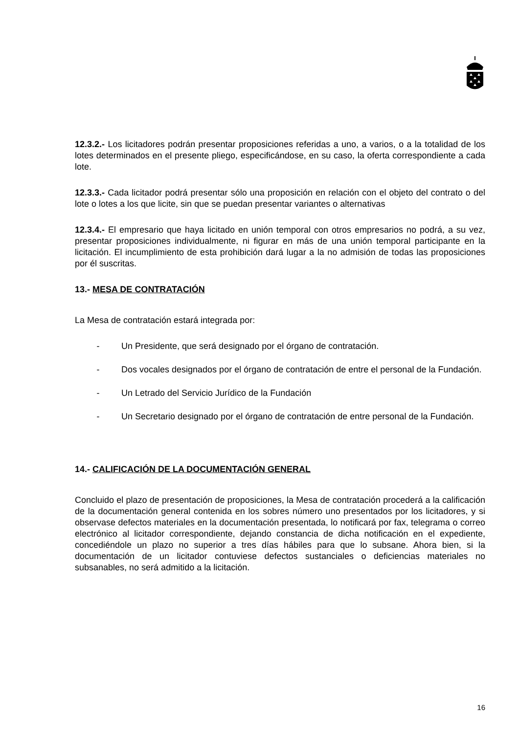12.3.2.- Los licitadores podrán presentar proposiciones referidas a uno, a varios, o a la totalidad de los lotes determinados en el presente pliego, especificándose, en su caso, la oferta correspondiente a cada lote.
12.3.3.- Cada licitador podrá presentar sólo una proposición en relación con el objeto del contrato o del lote o lotes a los que licite, sin que se puedan presentar variantes o alternativas
12.3.4.- El empresario que haya licitado en unión temporal con otros empresarios no podrá, a su vez, presentar proposiciones individualmente, ni figurar en más de una unión temporal participante en la licitación. El incumplimiento de esta prohibición dará lugar a la no admisión de todas las proposiciones por él suscritas.
13.- MESA DE CONTRATACIÓN
La Mesa de contratación estará integrada por:
- Un Presidente, que será designado por el órgano de contratación.
- Dos vocales designados por el órgano de contratación de entre el personal de la Fundación.
- Un Letrado del Servicio Jurídico de la Fundación
- Un Secretario designado por el órgano de contratación de entre personal de la Fundación.
14.- CALIFICACIÓN DE LA DOCUMENTACIÓN GENERAL
Concluido el plazo de presentación de proposiciones, la Mesa de contratación procederá a la calificación de la documentación general contenida en los sobres número uno presentados por los licitadores, y si observase defectos materiales en la documentación presentada, lo notificará por fax, telegrama o correo electrónico al licitador correspondiente, dejando constancia de dicha notificación en el expediente, concediéndole un plazo no superior a tres días hábiles para que lo subsane. Ahora bien, si la documentación de un licitador contuviese defectos sustanciales o deficiencias materiales no subsanables, no será admitido a la licitación.
16